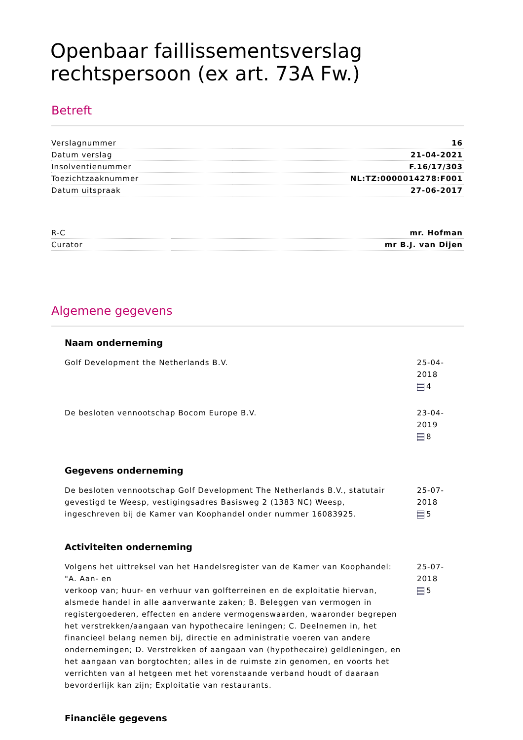Openbaar faillissementsverslag rechtspersoon (ex art. 73A Fw.)
Betreft
| Verslagnummer | 16 |
| Datum verslag | 21-04-2021 |
| Insolventienummer | F.16/17/303 |
| Toezichtzaaknummer | NL:TZ:0000014278:F001 |
| Datum uitspraak | 27-06-2017 |
| R-C | mr. Hofman |
| Curator | mr B.J. van Dijen |
Algemene gegevens
Naam onderneming
Golf Development the Netherlands B.V. 25-04-2018
4
De besloten vennootschap Bocom Europe B.V. 23-04-2019
8
Gegevens onderneming
De besloten vennootschap Golf Development The Netherlands B.V., statutair gevestigd te Weesp, vestigingsadres Basisweg 2 (1383 NC) Weesp, ingeschreven bij de Kamer van Koophandel onder nummer 16083925.
25-07-2018
5
Activiteiten onderneming
Volgens het uittreksel van het Handelsregister van de Kamer van Koophandel: "A. Aan- en
verkoop van; huur- en verhuur van golfterreinen en de exploitatie hiervan, alsmede handel in alle aanverwante zaken; B. Beleggen van vermogen in registergoederen, effecten en andere vermogenswaarden, waaronder begrepen het verstrekken/aangaan van hypothecaire leningen; C. Deelnemen in, het financieel belang nemen bij, directie en administratie voeren van andere ondernemingen; D. Verstrekken of aangaan van (hypothecaire) geldleningen, en het aangaan van borgtochten; alles in de ruimste zin genomen, en voorts het verrichten van al hetgeen met het vorenstaande verband houdt of daaraan bevorderlijk kan zijn; Exploitatie van restaurants.
25-07-2018
5
Financiële gegevens